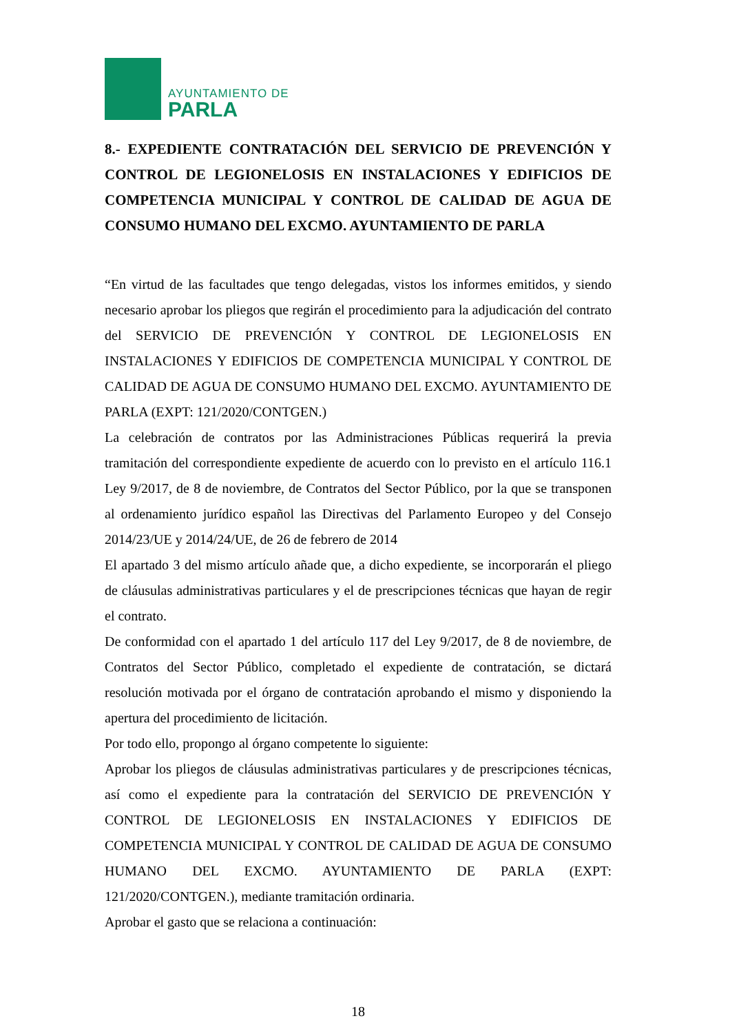AYUNTAMIENTO DE
PARLA
8.- EXPEDIENTE CONTRATACIÓN DEL SERVICIO DE PREVENCIÓN Y CONTROL DE LEGIONELOSIS EN INSTALACIONES Y EDIFICIOS DE COMPETENCIA MUNICIPAL Y CONTROL DE CALIDAD DE AGUA DE CONSUMO HUMANO DEL EXCMO. AYUNTAMIENTO DE PARLA
“En virtud de las facultades que tengo delegadas, vistos los informes emitidos, y siendo necesario aprobar los pliegos que regirán el procedimiento para la adjudicación del contrato del SERVICIO DE PREVENCIÓN Y CONTROL DE LEGIONELOSIS EN INSTALACIONES Y EDIFICIOS DE COMPETENCIA MUNICIPAL Y CONTROL DE CALIDAD DE AGUA DE CONSUMO HUMANO DEL EXCMO. AYUNTAMIENTO DE PARLA (EXPT: 121/2020/CONTGEN.)
La celebración de contratos por las Administraciones Públicas requerirá la previa tramitación del correspondiente expediente de acuerdo con lo previsto en el artículo 116.1 Ley 9/2017, de 8 de noviembre, de Contratos del Sector Público, por la que se transponen al ordenamiento jurídico español las Directivas del Parlamento Europeo y del Consejo 2014/23/UE y 2014/24/UE, de 26 de febrero de 2014
El apartado 3 del mismo artículo añade que, a dicho expediente, se incorporarán el pliego de cláusulas administrativas particulares y el de prescripciones técnicas que hayan de regir el contrato.
De conformidad con el apartado 1 del artículo 117 del Ley 9/2017, de 8 de noviembre, de Contratos del Sector Público, completado el expediente de contratación, se dictará resolución motivada por el órgano de contratación aprobando el mismo y disponiendo la apertura del procedimiento de licitación.
Por todo ello, propongo al órgano competente lo siguiente:
Aprobar los pliegos de cláusulas administrativas particulares y de prescripciones técnicas, así como el expediente para la contratación del SERVICIO DE PREVENCIÓN Y CONTROL DE LEGIONELOSIS EN INSTALACIONES Y EDIFICIOS DE COMPETENCIA MUNICIPAL Y CONTROL DE CALIDAD DE AGUA DE CONSUMO HUMANO DEL EXCMO. AYUNTAMIENTO DE PARLA (EXPT: 121/2020/CONTGEN.), mediante tramitación ordinaria.
Aprobar el gasto que se relaciona a continuación:
18